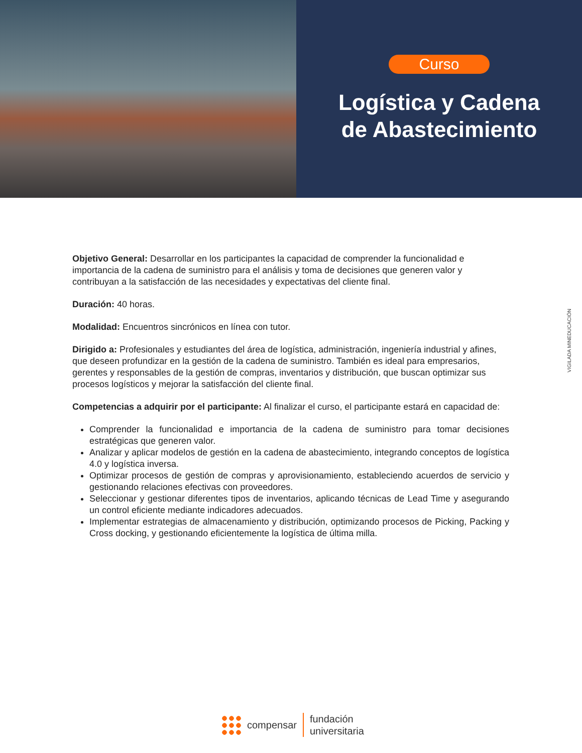Curso
Logística y Cadena
de Abastecimiento
Objetivo General: Desarrollar en los participantes la capacidad de comprender la funcionalidad e importancia de la cadena de suministro para el análisis y toma de decisiones que generen valor y contribuyan a la satisfacción de las necesidades y expectativas del cliente final.
Duración: 40 horas.
Modalidad: Encuentros sincrónicos en línea con tutor.
Dirigido a: Profesionales y estudiantes del área de logística, administración, ingeniería industrial y afines, que deseen profundizar en la gestión de la cadena de suministro. También es ideal para empresarios, gerentes y responsables de la gestión de compras, inventarios y distribución, que buscan optimizar sus procesos logísticos y mejorar la satisfacción del cliente final.
Competencias a adquirir por el participante: Al finalizar el curso, el participante estará en capacidad de:
Comprender la funcionalidad e importancia de la cadena de suministro para tomar decisiones estratégicas que generen valor.
Analizar y aplicar modelos de gestión en la cadena de abastecimiento, integrando conceptos de logística 4.0 y logística inversa.
Optimizar procesos de gestión de compras y aprovisionamiento, estableciendo acuerdos de servicio y gestionando relaciones efectivas con proveedores.
Seleccionar y gestionar diferentes tipos de inventarios, aplicando técnicas de Lead Time y asegurando un control eficiente mediante indicadores adecuados.
Implementar estrategias de almacenamiento y distribución, optimizando procesos de Picking, Packing y Cross docking, y gestionando eficientemente la logística de última milla.
VIGILADA MINEDUCACIÓN
compensar
fundación
universitaria